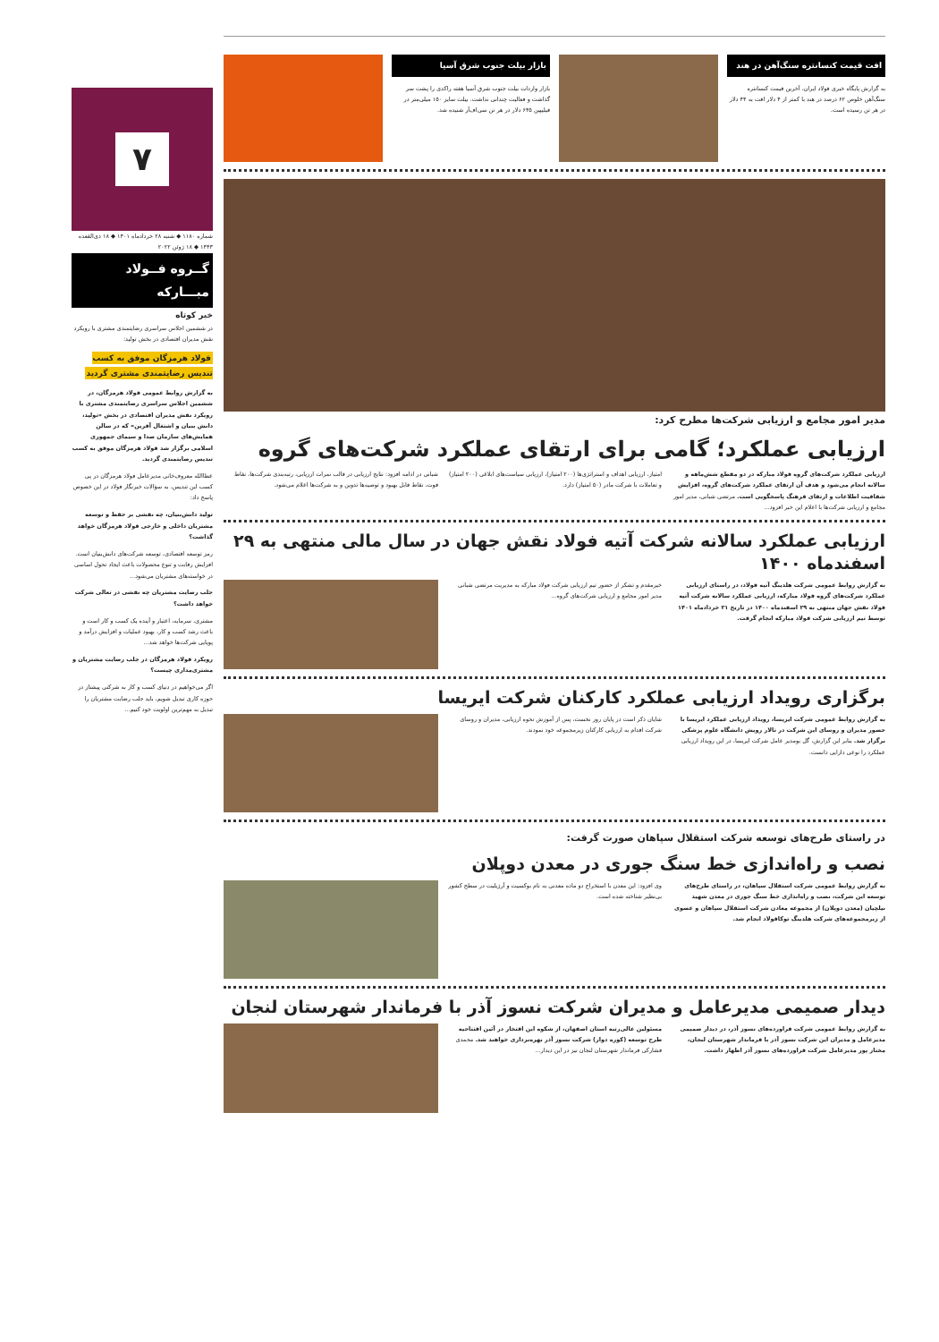۷
شماره ۱۱۸۰ ◆ شنبه ۲۸ خردادماه ۱۴۰۱ ◆ ۱۸ ذی‌القعده ۱۴۴۳ ◆ ۱۸ ژوئن ۲۰۲۲
گــروه فــولاد مبـــارکه
خبر کوتاه
در ششمین اجلاس سراسری رضایتمندی مشتری با رویکرد نقش مدیران اقتصادی در بخش تولید:
فولاد هرمزگان موفق به کسب تندیس رضایتمندی مشتری گردید
به گزارش روابط عمومی فولاد هرمزگان، در ششمین اجلاس سراسری رضایتمندی مشتری با رویکرد نقش مدیران اقتصادی در بخش «تولید، دانش بنیان و اشتغال آفرین» که در سالن همایش‌های سازمان صدا و سیمای جمهوری اسلامی برگزار شد فولاد هرمزگان موفق به کسب تندیس رضایتمندی گردید.
عطاالله معروف‌خانی مدیرعامل فولاد هرمزگان در پی کسب این تندیس، به سؤالات خبرنگار فولاد در این خصوص پاسخ داد:
تولید دانش‌بنیان، چه نقشی بر حفظ و توسعه مشتریان داخلی و خارجی فولاد هرمزگان خواهد گذاشت؟
رمز توسعه اقتصادی، توسعه شرکت‌های دانش‌بنیان است. افزایش رقابت و تنوع محصولات باعث ایجاد تحول اساسی در خواسته‌های مشتریان می‌شود...
جلب رضایت مشتریان چه نقشی در تعالی شرکت خواهد داشت؟
مشتری، سرمایه، اعتبار و آینده یک کسب و کار است و باعث رشد کسب و کار، بهبود عملیات و افزایش درآمد و پویایی شرکت‌ها خواهد شد...
رویکرد فولاد هرمزگان در جلب رضایت مشتریان و مشتری‌مداری چیست؟
اگر می‌خواهیم در دنیای کسب و کار به شرکتی پیشتاز در حوزه کاری تبدیل شویم، باید جلب رضایت مشتریان را تبدیل به مهم‌ترین اولویت خود کنیم...
افت قیمت کنسانتره سنگ‌آهن در هند
به گزارش پایگاه خبری فولاد ایران، آخرین قیمت کنسانتره سنگ‌آهن خلوص ۶۲ درصد در هند با کمتر از ۴ دلار افت به ۴۴ دلار در هر تن رسیده است.
بازار بیلت جنوب شرق آسیا
بازار واردات بیلت جنوب شرق آسیا هفته راکدی را پشت سر گذاشت و فعالیت چندانی نداشت. بیلت سایز ۱۵۰ میلی‌متر در فیلیپین ۶۴۵ دلار در هر تن سی‌اف‌آر شنیده شد.
مدیر امور مجامع و ارزیابی شرکت‌ها مطرح کرد:
ارزیابی عملکرد؛ گامی برای ارتقای عملکرد شرکت‌های گروه
ارزیابی عملکرد شرکت‌های گروه فولاد مبارکه در دو مقطع شش‌ماهه و سالانه انجام می‌شود و هدف آن ارتقای عملکرد شرکت‌های گروه، افزایش شفافیت اطلاعات و ارتقای فرهنگ پاسخگویی است. مرتضی شبانی، مدیر امور مجامع و ارزیابی شرکت‌ها با اعلام این خبر افزود...
امتیاز، ارزیابی اهداف و استراتژی‌ها (۲۰۰ امتیاز)، ارزیابی سیاست‌های ابلاغی (۲۰۰ امتیاز) و تعاملات با شرکت مادر (۵۰ امتیاز) دارد.
شبانی در ادامه افزود: نتایج ارزیابی در قالب نمرات ارزیابی، رتبه‌بندی شرکت‌ها، نقاط قوت، نقاط قابل بهبود و توصیه‌ها تدوین و به شرکت‌ها اعلام می‌شود.
ارزیابی عملکرد سالانه شرکت آتیه فولاد نقش جهان در سال مالی منتهی به ۲۹ اسفندماه ۱۴۰۰
به گزارش روابط عمومی شرکت هلدینگ آتیه فولاد، در راستای ارزیابی عملکرد شرکت‌های گروه فولاد مبارکه، ارزیابی عملکرد سالانه شرکت آتیه فولاد نقش جهان منتهی به ۲۹ اسفندماه ۱۴۰۰ در تاریخ ۲۱ خردادماه ۱۴۰۱ توسط تیم ارزیابی شرکت فولاد مبارکه انجام گرفت.
خیرمقدم و تشکر از حضور تیم ارزیابی شرکت فولاد مبارکه به مدیریت مرتضی شبانی مدیر امور مجامع و ارزیابی شرکت‌های گروه...
برگزاری رویداد ارزیابی عملکرد کارکنان شرکت ایریسا
به گزارش روابط عمومی شرکت ایریسا، رویداد ارزیابی عملکرد ایریسا با حضور مدیران و روسای این شرکت در تالار رویش دانشگاه علوم پزشکی برگزار شد. بنابر این گزارش، گل بومدیر عامل شرکت ایریسا، در این رویداد ارزیابی عملکرد را نوعی دارایی دانست.
شایان ذکر است در پایان روز نخست، پس از آموزش نحوه ارزیابی، مدیران و روسای شرکت اقدام به ارزیابی کارکنان زیرمجموعه خود نمودند.
در راستای طرح‌های توسعه شرکت استقلال سپاهان صورت گرفت:
نصب و راه‌اندازی خط سنگ جوری در معدن دوپلان
به گزارش روابط عمومی شرکت استقلال سپاهان، در راستای طرح‌های توسعه این شرکت، نصب و راه‌اندازی خط سنگ جوری در معدن شهید نیلچیان (معدن دوپلان) از مجموعه معادن شرکت استقلال سپاهان و عضوی از زیرمجموعه‌های شرکت هلدینگ توکافولاد انجام شد.
وی افزود: این معدن با استخراج دو ماده معدنی به نام بوکسیت و آرژیلیت در سطح کشور بی‌نظیر شناخته شده است.
دیدار صمیمی مدیرعامل و مدیران شرکت نسوز آذر با فرماندار شهرستان لنجان
به گزارش روابط عمومی شرکت فراورده‌های نسوز آذر، در دیدار صمیمی مدیرعامل و مدیران این شرکت نسوز آذر با فرماندار شهرستان لنجان، مختار پور مدیرعامل شرکت فراورده‌های نسوز آذر اظهار داشت.
مسئولین عالی‌رتبه استان اصفهان، از شکوه این افتخار در آئین افتتاحیه طرح توسعه (کوره دوار) شرکت نسوز آذر بهره‌برداری خواهند شد. محمدی فشارکی فرماندار شهرستان لنجان نیز در این دیدار...